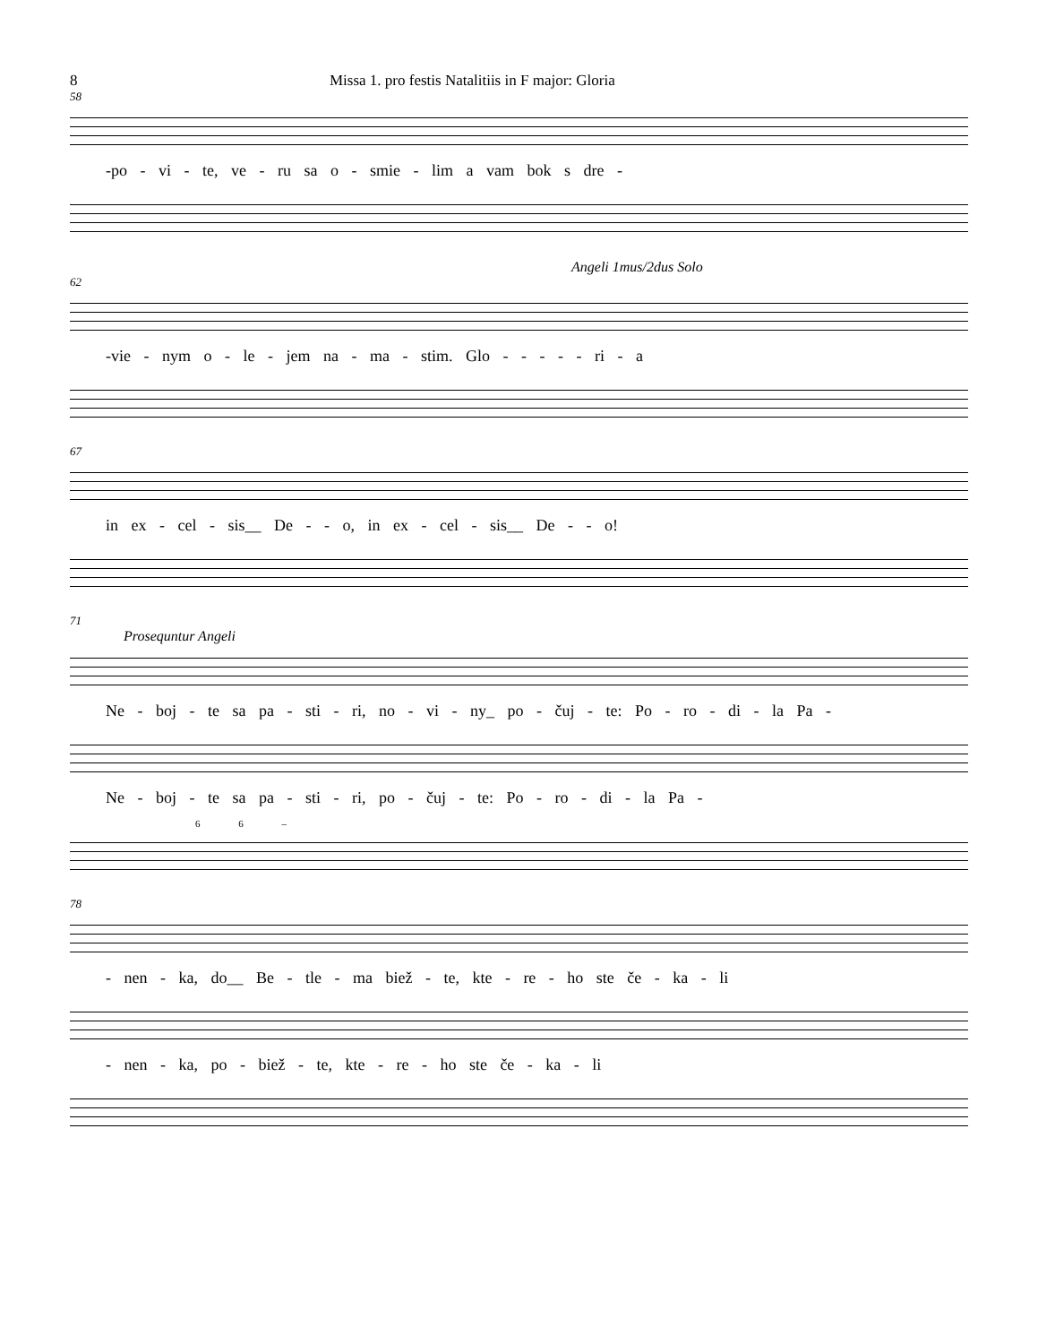8 Missa 1. pro festis Natalitiis in F major: Gloria
58
-po - vi - te, ve - ru sa o - smie - lim a vam bok s dre -
Angeli 1mus/2dus Solo
62
-vie - nym o - le - jem na - ma - stim. Glo - - - - - ri - a
67
in ex - cel - sis__ De - - o, in ex - cel - sis__ De - - o!
71
Prosequntur Angeli
Ne - boj - te sa pa - sti - ri, no - vi - ny_ po - čuj - te: Po - ro - di - la Pa -
Ne - boj - te sa pa - sti - ri, po - čuj - te: Po - ro - di - la Pa -
6 6 –
78
- nen - ka, do__ Be - tle - ma biež - te, kte - re - ho ste če - ka - li
- nen - ka, po - biež - te, kte - re - ho ste če - ka - li